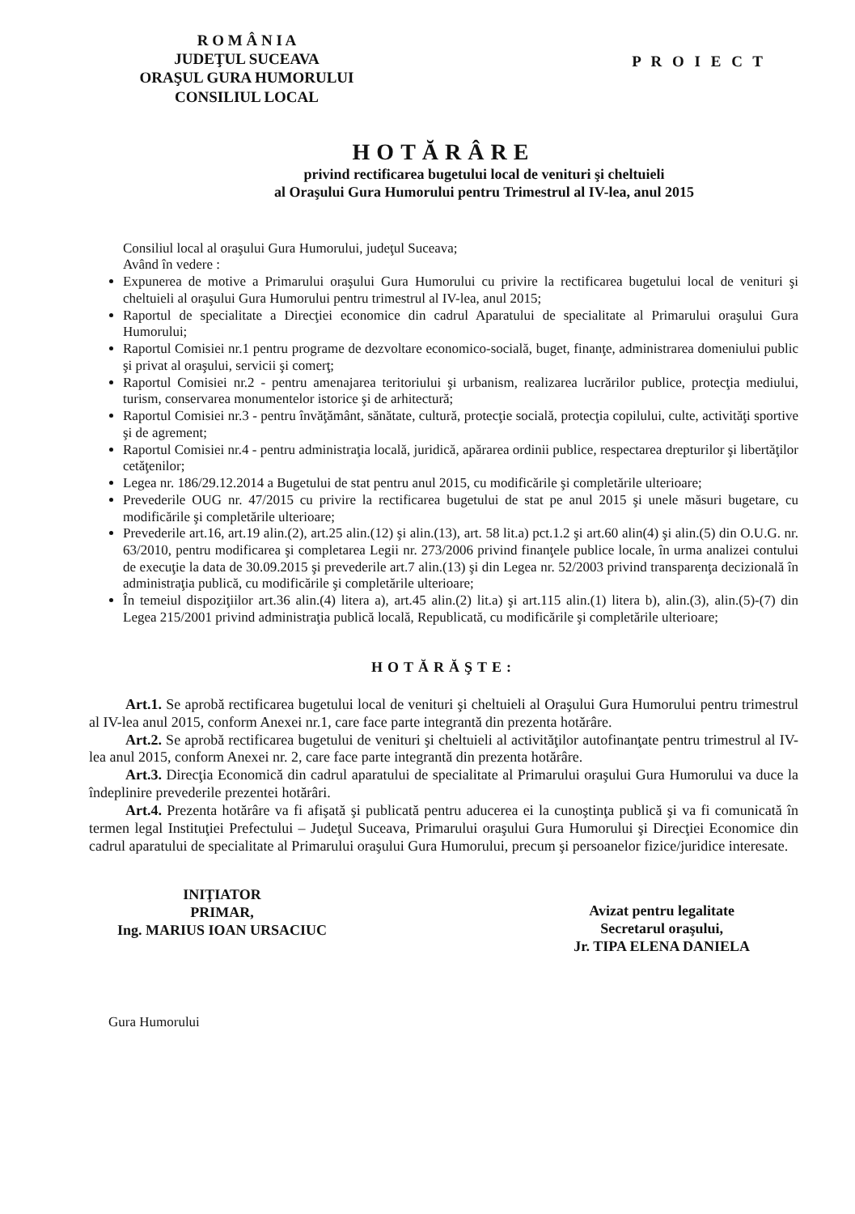R O M Â N I A
JUDEŢUL SUCEAVA
ORAŞUL GURA HUMORULUI
CONSILIUL LOCAL
P R O I E C T
HOTĂRÂRE
privind rectificarea bugetului local de venituri şi cheltuieli
al Oraşului Gura Humorului pentru Trimestrul al IV-lea, anul 2015
Consiliul local al oraşului Gura Humorului, judeţul Suceava;
Având în vedere :
Expunerea de motive a Primarului oraşului Gura Humorului cu privire la rectificarea bugetului local de venituri şi cheltuieli al oraşului Gura Humorului pentru trimestrul al IV-lea, anul 2015;
Raportul de specialitate a Direcţiei economice din cadrul Aparatului de specialitate al Primarului oraşului Gura Humorului;
Raportul Comisiei nr.1 pentru programe de dezvoltare economico-socială, buget, finanţe, administrarea domeniului public şi privat al oraşului, servicii şi comerţ;
Raportul Comisiei nr.2 - pentru amenajarea teritoriului şi urbanism, realizarea lucrărilor publice, protecţia mediului, turism, conservarea monumentelor istorice şi de arhitectură;
Raportul Comisiei nr.3 - pentru învăţământ, sănătate, cultură, protecţie socială, protecţia copilului, culte, activităţi sportive şi de agrement;
Raportul Comisiei nr.4 - pentru administraţia locală, juridică, apărarea ordinii publice, respectarea drepturilor şi libertăţilor cetăţenilor;
Legea nr. 186/29.12.2014 a Bugetului de stat pentru anul 2015, cu modificările şi completările ulterioare;
Prevederile OUG nr. 47/2015 cu privire la rectificarea bugetului de stat pe anul 2015 şi unele măsuri bugetare, cu modificările şi completările ulterioare;
Prevederile art.16, art.19 alin.(2), art.25 alin.(12) şi alin.(13), art. 58 lit.a) pct.1.2 şi art.60 alin(4) şi alin.(5) din O.U.G. nr. 63/2010, pentru modificarea şi completarea Legii nr. 273/2006 privind finanţele publice locale, în urma analizei contului de execuţie la data de 30.09.2015 şi prevederile art.7 alin.(13) şi din Legea nr. 52/2003 privind transparenţa decizională în administraţia publică, cu modificările şi completările ulterioare;
În temeiul dispoziţiilor art.36 alin.(4) litera a), art.45 alin.(2) lit.a) şi art.115 alin.(1) litera b), alin.(3), alin.(5)-(7) din Legea 215/2001 privind administraţia publică locală, Republicată, cu modificările şi completările ulterioare;
HOTĂRĂŞTE:
   Art.1. Se aprobă rectificarea bugetului local de venituri şi cheltuieli al Oraşului Gura Humorului pentru trimestrul al IV-lea anul 2015, conform Anexei nr.1, care face parte integrantă din prezenta hotărâre.
   Art.2. Se aprobă rectificarea bugetului de venituri şi cheltuieli al activităţilor autofinanţate pentru trimestrul al IV-lea anul 2015, conform Anexei nr. 2, care face parte integrantă din prezenta hotărâre.
   Art.3. Direcţia Economică din cadrul aparatului de specialitate al Primarului oraşului Gura Humorului va duce la îndeplinire prevederile prezentei hotărâri.
   Art.4. Prezenta hotărâre va fi afişată şi publicată pentru aducerea ei la cunoştinţa publică şi va fi comunicată în termen legal Instituţiei Prefectului – Judeţul Suceava, Primarului oraşului Gura Humorului şi Direcţiei Economice din cadrul aparatului de specialitate al Primarului oraşului Gura Humorului, precum şi persoanelor fizice/juridice interesate.
INIŢIATOR
PRIMAR,
Ing. MARIUS IOAN URSACIUC
Avizat pentru legalitate
Secretarul oraşului,
Jr. TIPA ELENA DANIELA
Gura Humorului